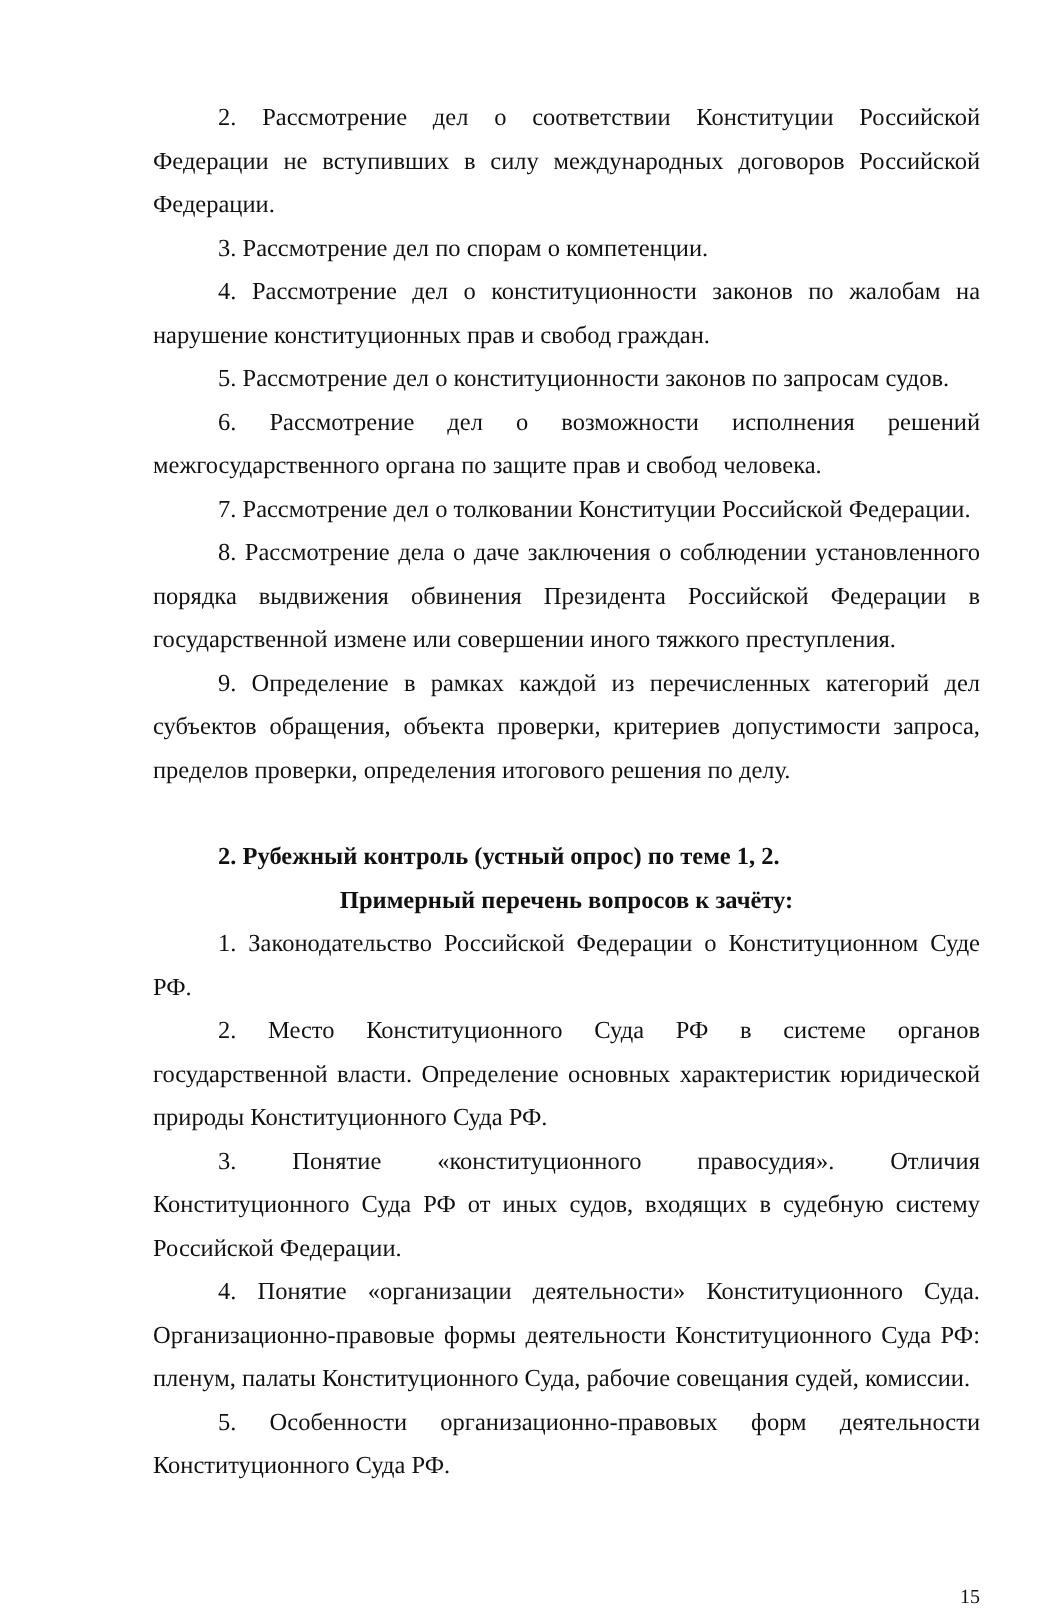2. Рассмотрение дел о соответствии Конституции Российской Федерации не вступивших в силу международных договоров Российской Федерации.
3. Рассмотрение дел по спорам о компетенции.
4. Рассмотрение дел о конституционности законов по жалобам на нарушение конституционных прав и свобод граждан.
5. Рассмотрение дел о конституционности законов по запросам судов.
6. Рассмотрение дел о возможности исполнения решений межгосударственного органа по защите прав и свобод человека.
7. Рассмотрение дел о толковании Конституции Российской Федерации.
8. Рассмотрение дела о даче заключения о соблюдении установленного порядка выдвижения обвинения Президента Российской Федерации в государственной измене или совершении иного тяжкого преступления.
9. Определение в рамках каждой из перечисленных категорий дел субъектов обращения, объекта проверки, критериев допустимости запроса, пределов проверки, определения итогового решения по делу.
2. Рубежный контроль (устный опрос) по теме 1, 2.
Примерный перечень вопросов к зачёту:
1. Законодательство Российской Федерации о Конституционном Суде РФ.
2. Место Конституционного Суда РФ в системе органов государственной власти. Определение основных характеристик юридической природы Конституционного Суда РФ.
3. Понятие «конституционного правосудия». Отличия Конституционного Суда РФ от иных судов, входящих в судебную систему Российской Федерации.
4. Понятие «организации деятельности» Конституционного Суда. Организационно-правовые формы деятельности Конституционного Суда РФ: пленум, палаты Конституционного Суда, рабочие совещания судей, комиссии.
5. Особенности организационно-правовых форм деятельности Конституционного Суда РФ.
15